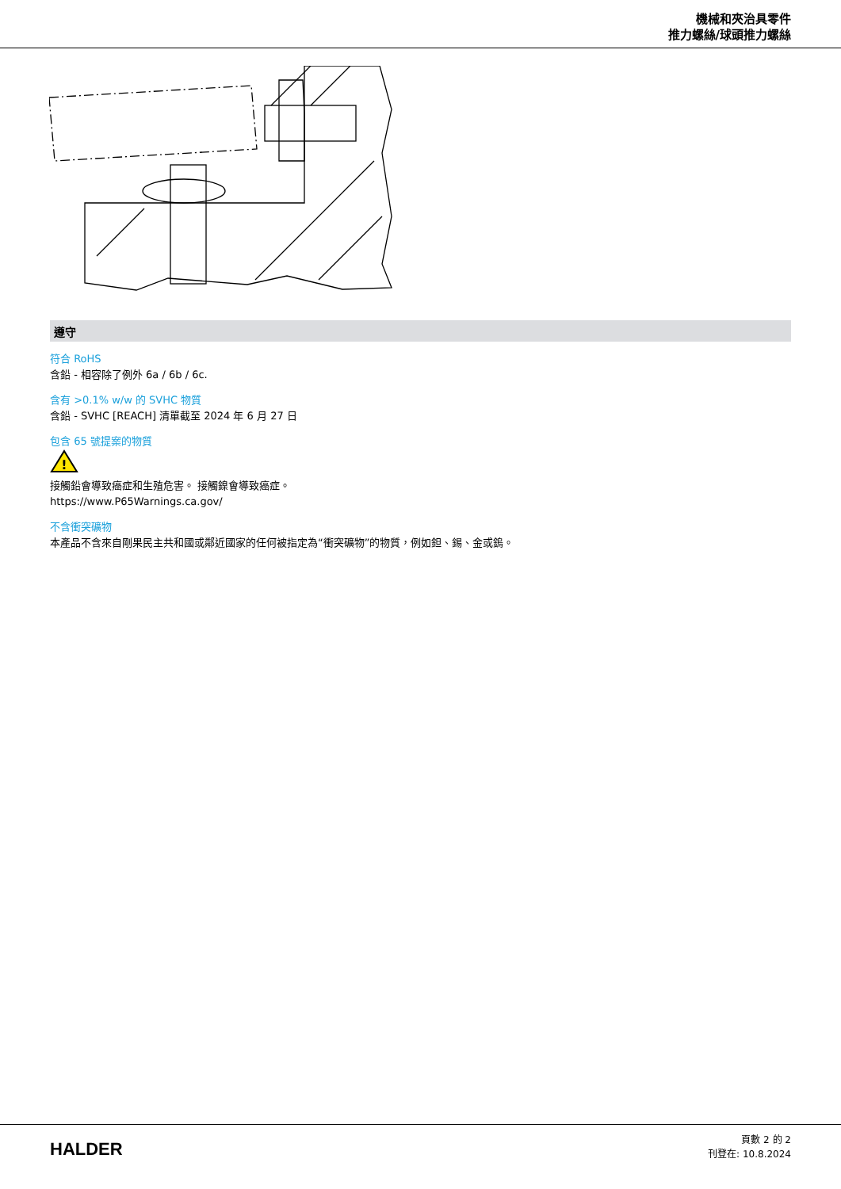機械和夾治具零件
推力螺絲/球頭推力螺絲
遵守
符合 RoHS
含鉛 - 相容除了例外 6a / 6b / 6c.
含有 >0.1% w/w 的 SVHC 物質
含鉛 - SVHC [REACH] 清單截至 2024 年 6 月 27 日
包含 65 號提案的物質
!
接觸鉛會導致癌症和生殖危害。 接觸鎳會導致癌症。
https://www.P65Warnings.ca.gov/
不含衝突礦物
本產品不含來自剛果民主共和國或鄰近國家的任何被指定為“衝突礦物”的物質，例如鉭、錫、金或鎢。
HALDER
頁數 2 的 2
刊登在: 10.8.2024